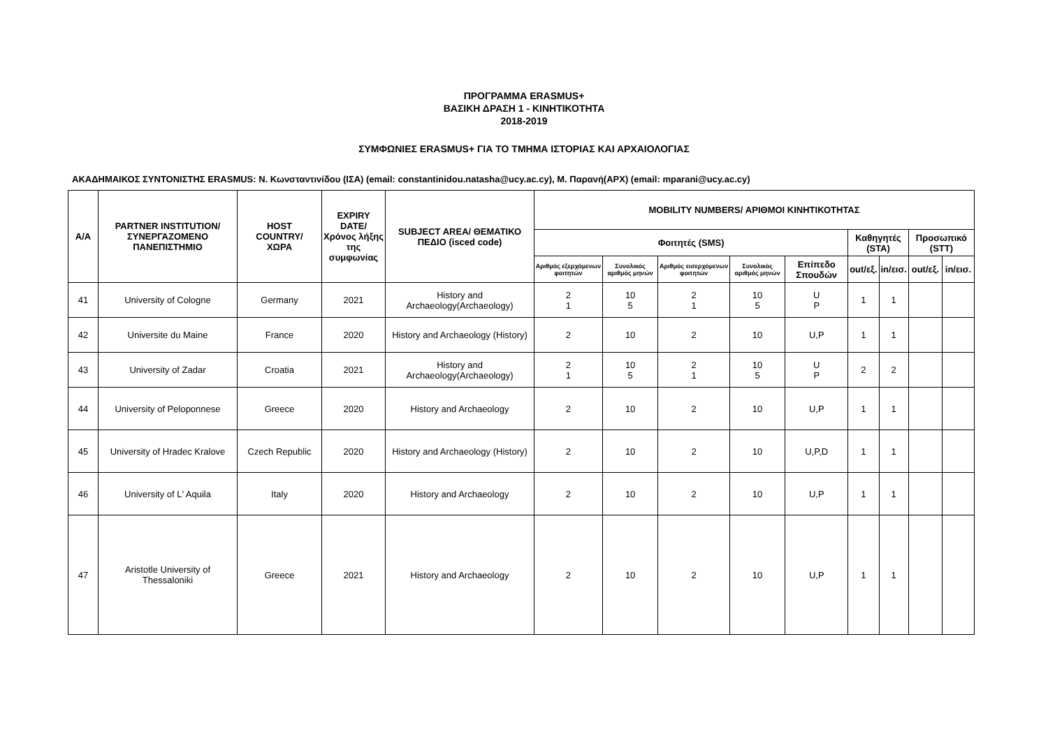ΠΡΟΓΡΑΜΜΑ ERASMUS+
ΒΑΣΙΚΗ ΔΡΑΣΗ 1 - ΚΙΝΗΤΙΚΟΤΗΤΑ
2018-2019
ΣΥΜΦΩΝΙΕΣ ERASMUS+ ΓΙΑ ΤΟ ΤΜΗΜΑ ΙΣΤΟΡΙΑΣ ΚΑΙ ΑΡΧΑΙΟΛΟΓΙΑΣ
ΑΚΑΔΗΜΑΙΚΟΣ ΣΥΝΤΟΝΙΣΤΗΣ ERASMUS: Ν. Κωνσταντινίδου (ΙΣΑ) (email: constantinidou.natasha@ucy.ac.cy), Μ. Παρανή(ΑΡΧ) (email: mparani@ucy.ac.cy)
| A/A | PARTNER INSTITUTION/ ΣΥΝΕΡΓΑΖΟΜΕΝΟ ΠΑΝΕΠΙΣΤΗΜΙΟ | HOST COUNTRY/ ΧΩΡΑ | EXPIRY DATE/ Χρόνος λήξης της συμφωνίας | SUBJECT AREA/ ΘΕΜΑΤΙΚΟ ΠΕΔΙΟ (isced code) | MOBILITY NUMBERS/ ΑΡΙΘΜΟΙ ΚΙΝΗΤΙΚΟΤΗΤΑΣ | | | | | | | | |
| --- | --- | --- | --- | --- | --- | --- | --- | --- | --- | --- | --- | --- | --- |
| | | | | | Φοιτητές (SMS) | | | | | Καθηγητές (STA) | | Προσωπικό (STT) | |
| | | | | | Αριθμός εξερχόμενων φοιτητών | Συνολικός αριθμός μηνών | Αριθμός εισερχόμενων φοιτητών | Συνολικός αριθμός μηνών | Επίπεδο Σπουδών | out/εξ. | in/εισ. | out/εξ. | in/εισ. |
| 41 | University of Cologne | Germany | 2021 | History and Archaeology(Archaeology) | 2 1 | 10 5 | 2 1 | 10 5 | U P | 1 | 1 | | |
| 42 | Universite du Maine | France | 2020 | History and Archaeology (History) | 2 | 10 | 2 | 10 | U,P | 1 | 1 | | |
| 43 | University of Zadar | Croatia | 2021 | History and Archaeology(Archaeology) | 2 1 | 10 5 | 2 1 | 10 5 | U P | 2 | 2 | | |
| 44 | University of Peloponnese | Greece | 2020 | History and Archaeology | 2 | 10 | 2 | 10 | U,P | 1 | 1 | | |
| 45 | University of Hradec Kralove | Czech Republic | 2020 | History and Archaeology (History) | 2 | 10 | 2 | 10 | U,P,D | 1 | 1 | | |
| 46 | University of L' Aquila | Italy | 2020 | History and Archaeology | 2 | 10 | 2 | 10 | U,P | 1 | 1 | | |
| 47 | Aristotle University of Thessaloniki | Greece | 2021 | History and Archaeology | 2 | 10 | 2 | 10 | U,P | 1 | 1 | | |